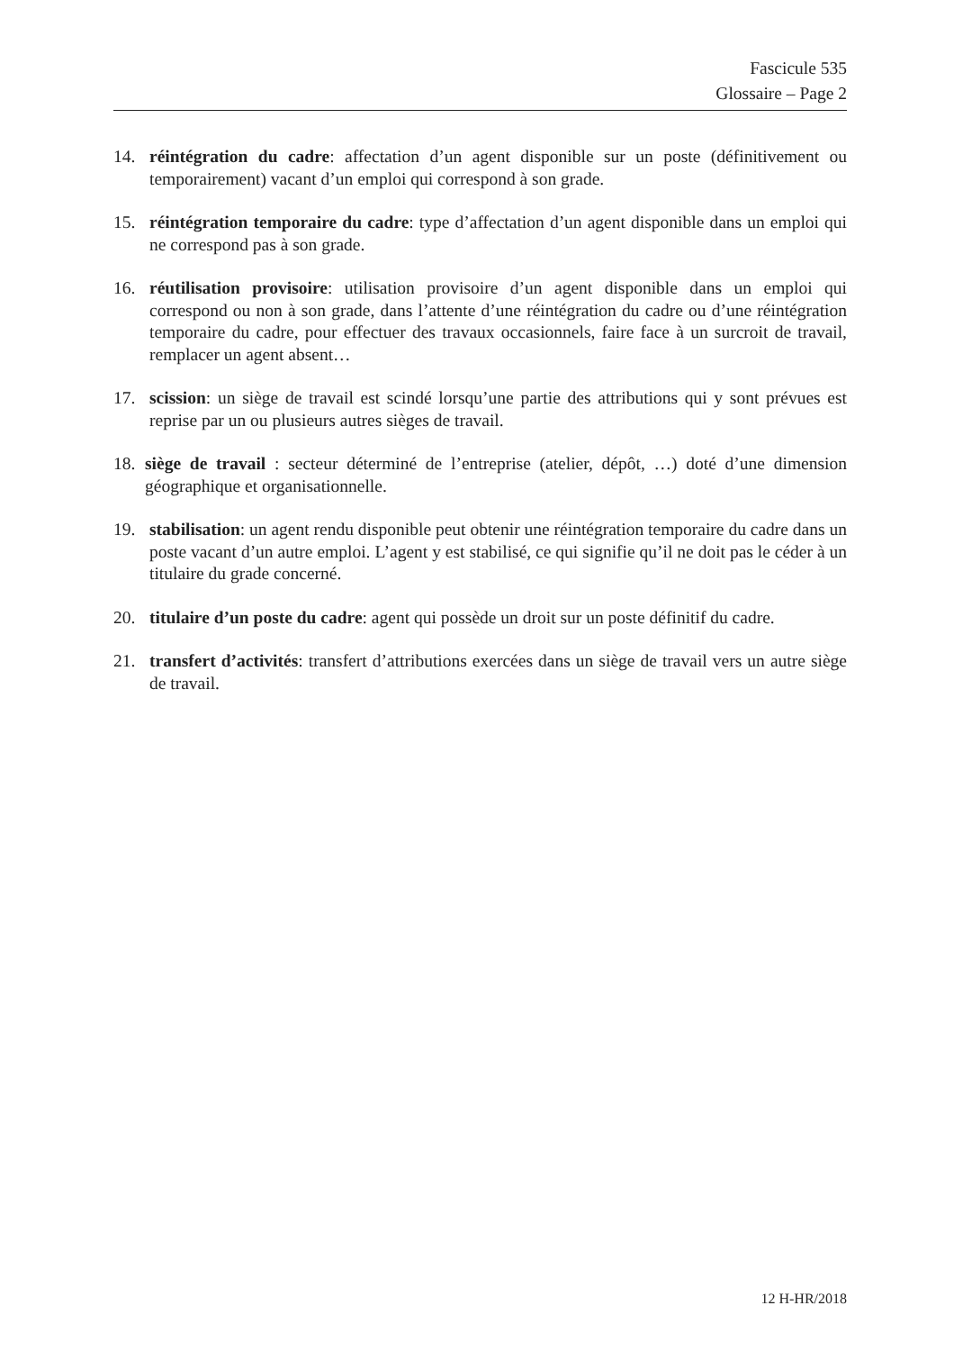Fascicule 535
Glossaire – Page 2
14. réintégration du cadre: affectation d’un agent disponible sur un poste (définitivement ou temporairement) vacant d’un emploi qui correspond à son grade.
15. réintégration temporaire du cadre: type d’affectation d’un agent disponible dans un emploi qui ne correspond pas à son grade.
16. réutilisation provisoire: utilisation provisoire d’un agent disponible dans un emploi qui correspond ou non à son grade, dans l’attente d’une réintégration du cadre ou d’une réintégration temporaire du cadre, pour effectuer des travaux occasionnels, faire face à un surcroit de travail, remplacer un agent absent…
17. scission: un siège de travail est scindé lorsqu’une partie des attributions qui y sont prévues est reprise par un ou plusieurs autres sièges de travail.
18. siège de travail : secteur déterminé de l’entreprise (atelier, dépôt, …) doté d’une dimension géographique et organisationnelle.
19. stabilisation: un agent rendu disponible peut obtenir une réintégration temporaire du cadre dans un poste vacant d’un autre emploi. L’agent y est stabilisé, ce qui signifie qu’il ne doit pas le céder à un titulaire du grade concerné.
20. titulaire d’un poste du cadre: agent qui possède un droit sur un poste définitif du cadre.
21. transfert d’activités: transfert d’attributions exercées dans un siège de travail vers un autre siège de travail.
12 H-HR/2018